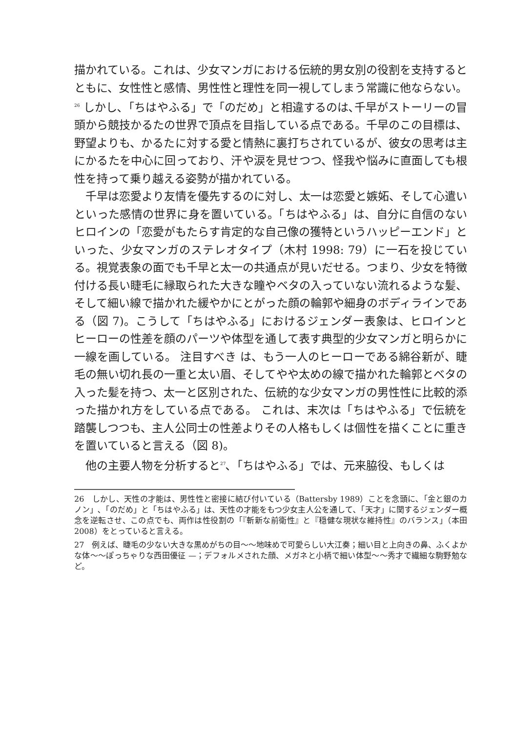描かれている。これは、少女マンガにおける伝統的男女別の役割を支持するとともに、女性性と感情、男性性と理性を同一視してしまう常識に他ならない。<sup>26</sup> しかし､「ちはやふる」で「のだめ」と相違するのは､千早がストーリーの冒頭から競技かるたの世界で頂点を目指している点である。千早のこの目標は、野望よりも、かるたに対する愛と情熱に裏打ちされているが、彼女の思考は主にかるたを中心に回っており、汗や涙を見せつつ、怪我や悩みに直面しても根性を持って乗り越える姿勢が描かれている。
千早は恋愛より友情を優先するのに対し、太一は恋愛と嫉妬、そして心遣いといった感情の世界に身を置いている。「ちはやふる」は、自分に自信のないヒロインの「恋愛がもたらす肯定的な自己像の獲特というハッピーエンド」といった、少女マンガのステレオタイプ（木村 1998: 79）に一石を投じている。視覚表象の面でも千早と太一の共通点が見いだせる。つまり、少女を特徴付ける長い睫毛に縁取られた大きな瞳やベタの入っていない流れるような髪、そして細い線で描かれた緩やかにとがった顔の輪郭や細身のボディラインである（図 7)。こうして「ちはやふる」におけるジェンダー表象は、ヒロインとヒーローの性差を顔のパーツや体型を通して表す典型的少女マンガと明らかに一線を画している。 注目すべき は、もう一人のヒーローである綿谷新が、睫毛の無い切れ長の一重と太い眉、そしてやや太めの線で描かれた輪郭とベタの入った髪を持つ、太一と区別された、伝統的な少女マンガの男性性に比較的添った描かれ方をしている点である。 これは、末次は「ちはやふる」で伝統を踏襲しつつも、主人公同士の性差よりその人格もしくは個性を描くことに重きを置いていると言える（図 8)。
他の主要人物を分析すると<sup>27</sup>､「ちはやふる」では、元来脇役、もしくは
26　しかし、天性の才能は、男性性と密接に結び付いている（Battersby 1989）ことを念頭に､「金と銀のカノン」､「のだめ」と「ちはやふる」は、天性の才能をもつ少女主人公を通して､「天才」に関するジェンダー概念を逆転させ、この点でも、両作は性役割の「『斬新な前衛性』と『穏健な現状な維持性』のバランス」（本田 2008）をとっていると言える。
27　例えば、睫毛の少ない大きな黒めがちの目〜〜地味めで可愛らしい大江奏；細い目と上向きの鼻、ふくよかな体〜〜ぽっちゃりな西田優征 —；デフォルメされた顔、メガネと小柄で細い体型〜〜秀才で繊細な駒野勉など。